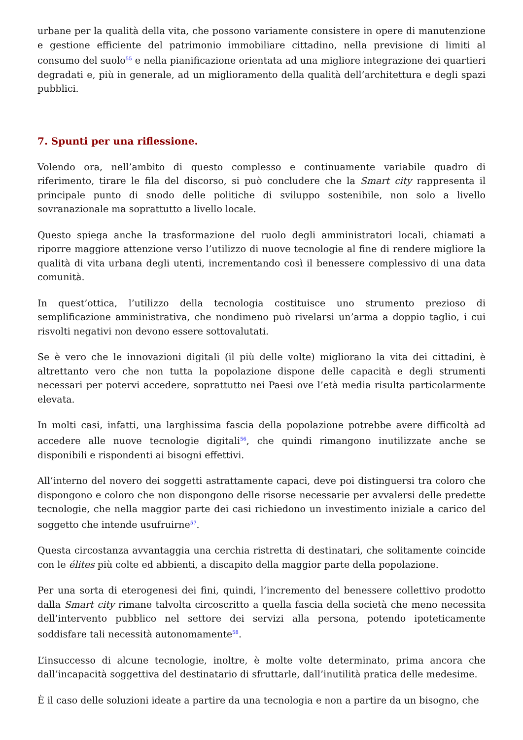urbane per la qualità della vita, che possono variamente consistere in opere di manutenzione e gestione efficiente del patrimonio immobiliare cittadino, nella previsione di limiti al consumo del suolo<sup>55</sup> e nella pianificazione orientata ad una migliore integrazione dei quartieri degradati e, più in generale, ad un miglioramento della qualità dell’architettura e degli spazi pubblici.
7. Spunti per una riflessione.
Volendo ora, nell’ambito di questo complesso e continuamente variabile quadro di riferimento, tirare le fila del discorso, si può concludere che la Smart city rappresenta il principale punto di snodo delle politiche di sviluppo sostenibile, non solo a livello sovranazionale ma soprattutto a livello locale.
Questo spiega anche la trasformazione del ruolo degli amministratori locali, chiamati a riporre maggiore attenzione verso l’utilizzo di nuove tecnologie al fine di rendere migliore la qualità di vita urbana degli utenti, incrementando così il benessere complessivo di una data comunità.
In quest’ottica, l’utilizzo della tecnologia costituisce uno strumento prezioso di semplificazione amministrativa, che nondimeno può rivelarsi un’arma a doppio taglio, i cui risvolti negativi non devono essere sottovalutati.
Se è vero che le innovazioni digitali (il più delle volte) migliorano la vita dei cittadini, è altrettanto vero che non tutta la popolazione dispone delle capacità e degli strumenti necessari per potervi accedere, soprattutto nei Paesi ove l’età media risulta particolarmente elevata.
In molti casi, infatti, una larghissima fascia della popolazione potrebbe avere difficoltà ad accedere alle nuove tecnologie digitali<sup>56</sup>, che quindi rimangono inutilizzate anche se disponibili e rispondenti ai bisogni effettivi.
All’interno del novero dei soggetti astrattamente capaci, deve poi distinguersi tra coloro che dispongono e coloro che non dispongono delle risorse necessarie per avvalersi delle predette tecnologie, che nella maggior parte dei casi richiedono un investimento iniziale a carico del soggetto che intende usufruirne<sup>57</sup>.
Questa circostanza avvantaggia una cerchia ristretta di destinatari, che solitamente coincide con le élites più colte ed abbienti, a discapito della maggior parte della popolazione.
Per una sorta di eterogenesi dei fini, quindi, l’incremento del benessere collettivo prodotto dalla Smart city rimane talvolta circoscritto a quella fascia della società che meno necessita dell’intervento pubblico nel settore dei servizi alla persona, potendo ipoteticamente soddisfare tali necessità autonomamente<sup>58</sup>.
L’insuccesso di alcune tecnologie, inoltre, è molte volte determinato, prima ancora che dall’incapacità soggettiva del destinatario di sfruttarle, dall’inutilità pratica delle medesime.
È il caso delle soluzioni ideate a partire da una tecnologia e non a partire da un bisogno, che